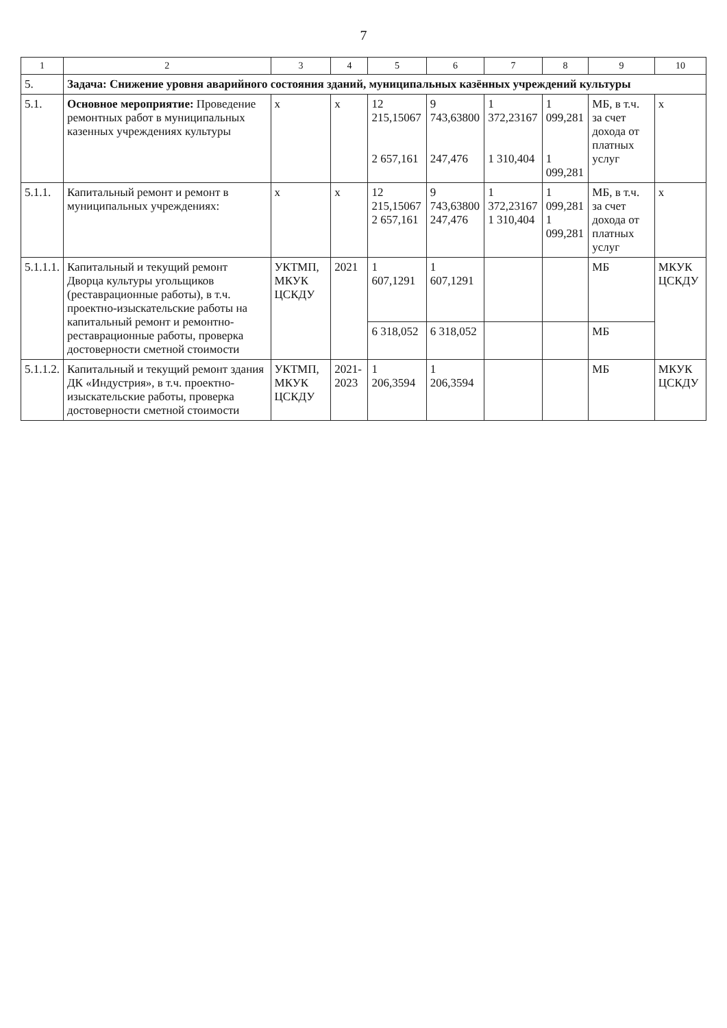7
| 1 | 2 | 3 | 4 | 5 | 6 | 7 | 8 | 9 | 10 |
| --- | --- | --- | --- | --- | --- | --- | --- | --- | --- |
| 5. | Задача: Снижение уровня аварийного состояния зданий, муниципальных казённых учреждений культуры | | | | | | | | |
| 5.1. | Основное мероприятие: Проведение ремонтных работ в муниципальных казенных учреждениях культуры | х | х | 12 215,15067 2 657,161 | 9 743,63800 247,476 | 1 372,23167 1 310,404 | 1 099,281 1 099,281 | МБ, в т.ч. за счет дохода от платных услуг | х |
| 5.1.1. | Капитальный ремонт и ремонт в муниципальных учреждениях: | х | х | 12 215,15067 2 657,161 | 9 743,63800 247,476 | 1 372,23167 1 310,404 | 1 099,281 1 099,281 | МБ, в т.ч. за счет дохода от платных услуг | х |
| 5.1.1.1. | Капитальный и текущий ремонт Дворца культуры угольщиков (реставрационные работы), в т.ч. проектно-изыскательские работы на капитальный ремонт и ремонтно-реставрационные работы, проверка достоверности сметной стоимости | УКТМП, МКУК ЦСКДУ | 2021 | 1 607,1291 | 1 607,1291 | | | МБ | МКУК ЦСКДУ |
| | | | | 6 318,052 | 6 318,052 | | | МБ | |
| 5.1.1.2. | Капитальный и текущий ремонт здания ДК «Индустрия», в т.ч. проектно-изыскательские работы, проверка достоверности сметной стоимости | УКТМП, МКУК ЦСКДУ | 2021-2023 | 1 206,3594 | 1 206,3594 | | | МБ | МКУК ЦСКДУ |